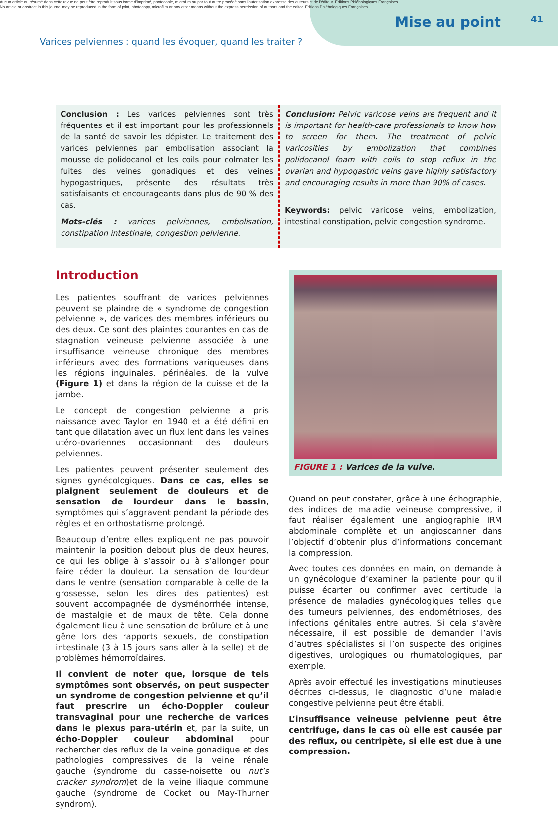Aucun article ou résumé dans cette revue ne peut être reproduit sous forme d'imprimé, photocopie, microfilm ou par tout autre procédé sans l'autorisation expresse des auteurs et de l'éditeur. Editions Phlébologiques Françaises
No article or abstract in this journal may be reproduced in the form of print, photocopy, microfilm or any other means without the express permission of authors and the editor. Editions Phlébologiques Françaises
Mise au point 41
Varices pelviennes : quand les évoquer, quand les traiter ?
Conclusion : Les varices pelviennes sont très fréquentes et il est important pour les professionnels de la santé de savoir les dépister. Le traitement des varices pelviennes par embolisation associant la mousse de polidocanol et les coils pour colmater les fuites des veines gonadiques et des veines hypogastriques, présente des résultats très satisfaisants et encourageants dans plus de 90 % des cas.
Mots-clés : varices pelviennes, embolisation, constipation intestinale, congestion pelvienne.
Conclusion: Pelvic varicose veins are frequent and it is important for health-care professionals to know how to screen for them. The treatment of pelvic varicosities by embolization that combines polidocanol foam with coils to stop reflux in the ovarian and hypogastric veins gave highly satisfactory and encouraging results in more than 90% of cases.
Keywords: pelvic varicose veins, embolization, intestinal constipation, pelvic congestion syndrome.
Introduction
Les patientes souffrant de varices pelviennes peuvent se plaindre de « syndrome de congestion pelvienne », de varices des membres inférieurs ou des deux. Ce sont des plaintes courantes en cas de stagnation veineuse pelvienne associée à une insuffisance veineuse chronique des membres inférieurs avec des formations variqueuses dans les régions inguinales, périnéales, de la vulve (Figure 1) et dans la région de la cuisse et de la jambe.
Le concept de congestion pelvienne a pris naissance avec Taylor en 1940 et a été défini en tant que dilatation avec un flux lent dans les veines utéro-ovariennes occasionnant des douleurs pelviennes.
Les patientes peuvent présenter seulement des signes gynécologiques. Dans ce cas, elles se plaignent seulement de douleurs et de sensation de lourdeur dans le bassin, symptômes qui s’aggravent pendant la période des règles et en orthostatisme prolongé.
Beaucoup d’entre elles expliquent ne pas pouvoir maintenir la position debout plus de deux heures, ce qui les oblige à s’assoir ou à s’allonger pour faire céder la douleur. La sensation de lourdeur dans le ventre (sensation comparable à celle de la grossesse, selon les dires des patientes) est souvent accompagnée de dysménorrhée intense, de mastalgie et de maux de tête. Cela donne également lieu à une sensation de brûlure et à une gêne lors des rapports sexuels, de constipation intestinale (3 à 15 jours sans aller à la selle) et de problèmes hémorroïdaires.
Il convient de noter que, lorsque de tels symptômes sont observés, on peut suspecter un syndrome de congestion pelvienne et qu’il faut prescrire un écho-Doppler couleur transvaginal pour une recherche de varices dans le plexus para-utérin et, par la suite, un écho-Doppler couleur abdominal pour rechercher des reflux de la veine gonadique et des pathologies compressives de la veine rénale gauche (syndrome du casse-noisette ou nut’s cracker syndrom)et de la veine iliaque commune gauche (syndrome de Cocket ou May-Thurner syndrom).
FIGURE 1 : Varices de la vulve.
Quand on peut constater, grâce à une échographie, des indices de maladie veineuse compressive, il faut réaliser également une angiographie IRM abdominale complète et un angioscanner dans l’objectif d’obtenir plus d’informations concernant la compression.
Avec toutes ces données en main, on demande à un gynécologue d’examiner la patiente pour qu’il puisse écarter ou confirmer avec certitude la présence de maladies gynécologiques telles que des tumeurs pelviennes, des endométrioses, des infections génitales entre autres. Si cela s’avère nécessaire, il est possible de demander l’avis d’autres spécialistes si l’on suspecte des origines digestives, urologiques ou rhumatologiques, par exemple.
Après avoir effectué les investigations minutieuses décrites ci-dessus, le diagnostic d’une maladie congestive pelvienne peut être établi.
L’insuffisance veineuse pelvienne peut être centrifuge, dans le cas où elle est causée par des reflux, ou centripète, si elle est due à une compression.